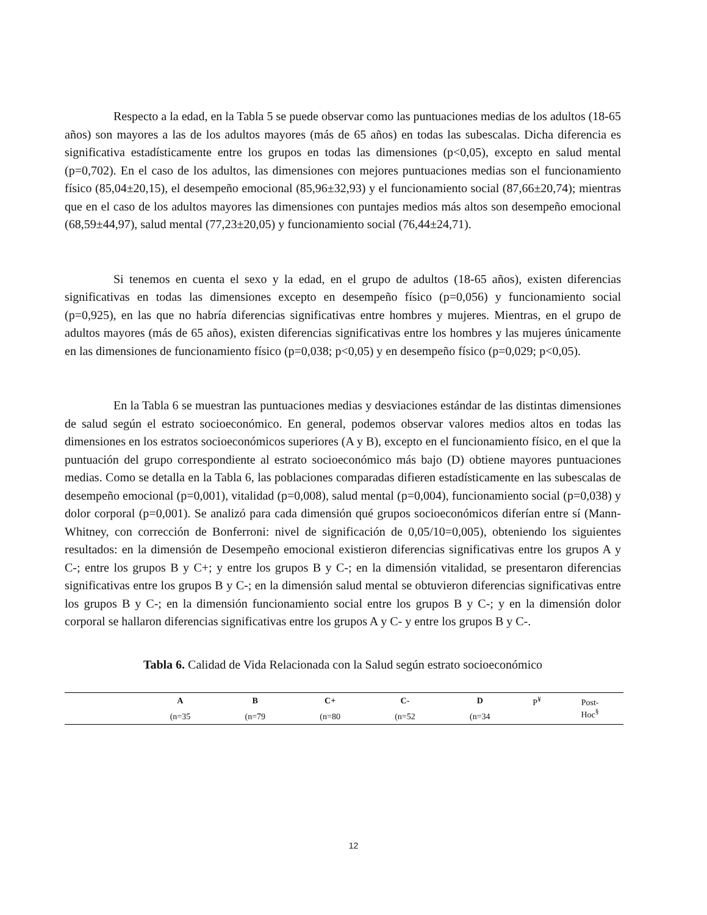Respecto a la edad, en la Tabla 5 se puede observar como las puntuaciones medias de los adultos (18-65 años) son mayores a las de los adultos mayores (más de 65 años) en todas las subescalas. Dicha diferencia es significativa estadísticamente entre los grupos en todas las dimensiones (p<0,05), excepto en salud mental (p=0,702). En el caso de los adultos, las dimensiones con mejores puntuaciones medias son el funcionamiento físico (85,04±20,15), el desempeño emocional (85,96±32,93) y el funcionamiento social (87,66±20,74); mientras que en el caso de los adultos mayores las dimensiones con puntajes medios más altos son desempeño emocional (68,59±44,97), salud mental (77,23±20,05) y funcionamiento social (76,44±24,71).
Si tenemos en cuenta el sexo y la edad, en el grupo de adultos (18-65 años), existen diferencias significativas en todas las dimensiones excepto en desempeño físico (p=0,056) y funcionamiento social (p=0,925), en las que no habría diferencias significativas entre hombres y mujeres. Mientras, en el grupo de adultos mayores (más de 65 años), existen diferencias significativas entre los hombres y las mujeres únicamente en las dimensiones de funcionamiento físico (p=0,038; p<0,05) y en desempeño físico (p=0,029; p<0,05).
En la Tabla 6 se muestran las puntuaciones medias y desviaciones estándar de las distintas dimensiones de salud según el estrato socioeconómico. En general, podemos observar valores medios altos en todas las dimensiones en los estratos socioeconómicos superiores (A y B), excepto en el funcionamiento físico, en el que la puntuación del grupo correspondiente al estrato socioeconómico más bajo (D) obtiene mayores puntuaciones medias. Como se detalla en la Tabla 6, las poblaciones comparadas difieren estadísticamente en las subescalas de desempeño emocional (p=0,001), vitalidad (p=0,008), salud mental (p=0,004), funcionamiento social (p=0,038) y dolor corporal (p=0,001). Se analizó para cada dimensión qué grupos socioeconómicos diferían entre sí (Mann-Whitney, con corrección de Bonferroni: nivel de significación de 0,05/10=0,005), obteniendo los siguientes resultados: en la dimensión de Desempeño emocional existieron diferencias significativas entre los grupos A y C-; entre los grupos B y C+; y entre los grupos B y C-; en la dimensión vitalidad, se presentaron diferencias significativas entre los grupos B y C-; en la dimensión salud mental se obtuvieron diferencias significativas entre los grupos B y C-; en la dimensión funcionamiento social entre los grupos B y C-; y en la dimensión dolor corporal se hallaron diferencias significativas entre los grupos A y C- y entre los grupos B y C-.
Tabla 6. Calidad de Vida Relacionada con la Salud según estrato socioeconómico
| | A | B | C+ | C- | D | P<sup>¥</sup> | Post- Hoc<sup>§</sup> |
| --- | --- | --- | --- | --- | --- | --- | --- |
| | (n=35 | (n=79 | (n=80 | (n=52 | (n=34 | | |
12